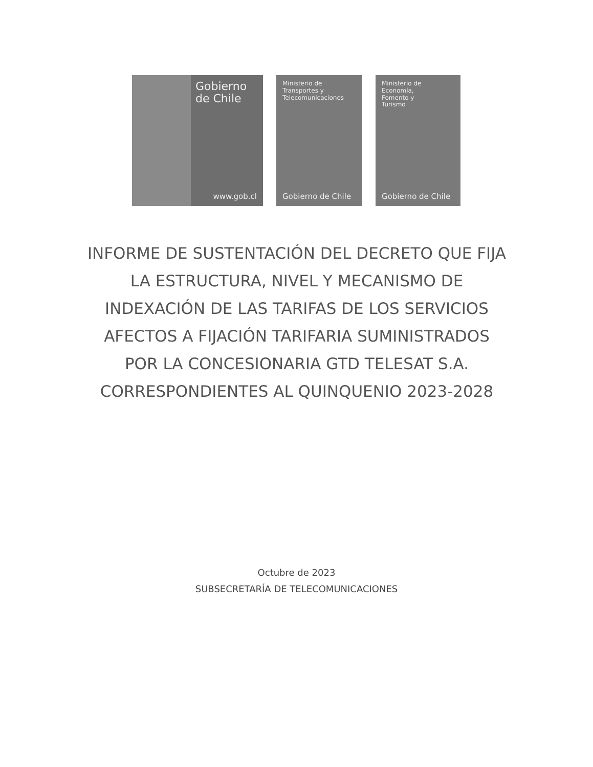Gobierno de Chile
www.gob.cl
Ministerio de
Transportes y
Telecomunicaciones
Gobierno de Chile
Ministerio de
Economía,
Fomento y
Turismo
Gobierno de Chile
INFORME DE SUSTENTACIÓN DEL DECRETO QUE FIJA
LA ESTRUCTURA, NIVEL Y MECANISMO DE
INDEXACIÓN DE LAS TARIFAS DE LOS SERVICIOS
AFECTOS A FIJACIÓN TARIFARIA SUMINISTRADOS
POR LA CONCESIONARIA GTD TELESAT S.A.
CORRESPONDIENTES AL QUINQUENIO 2023-2028
Octubre de 2023
SUBSECRETARÍA DE TELECOMUNICACIONES